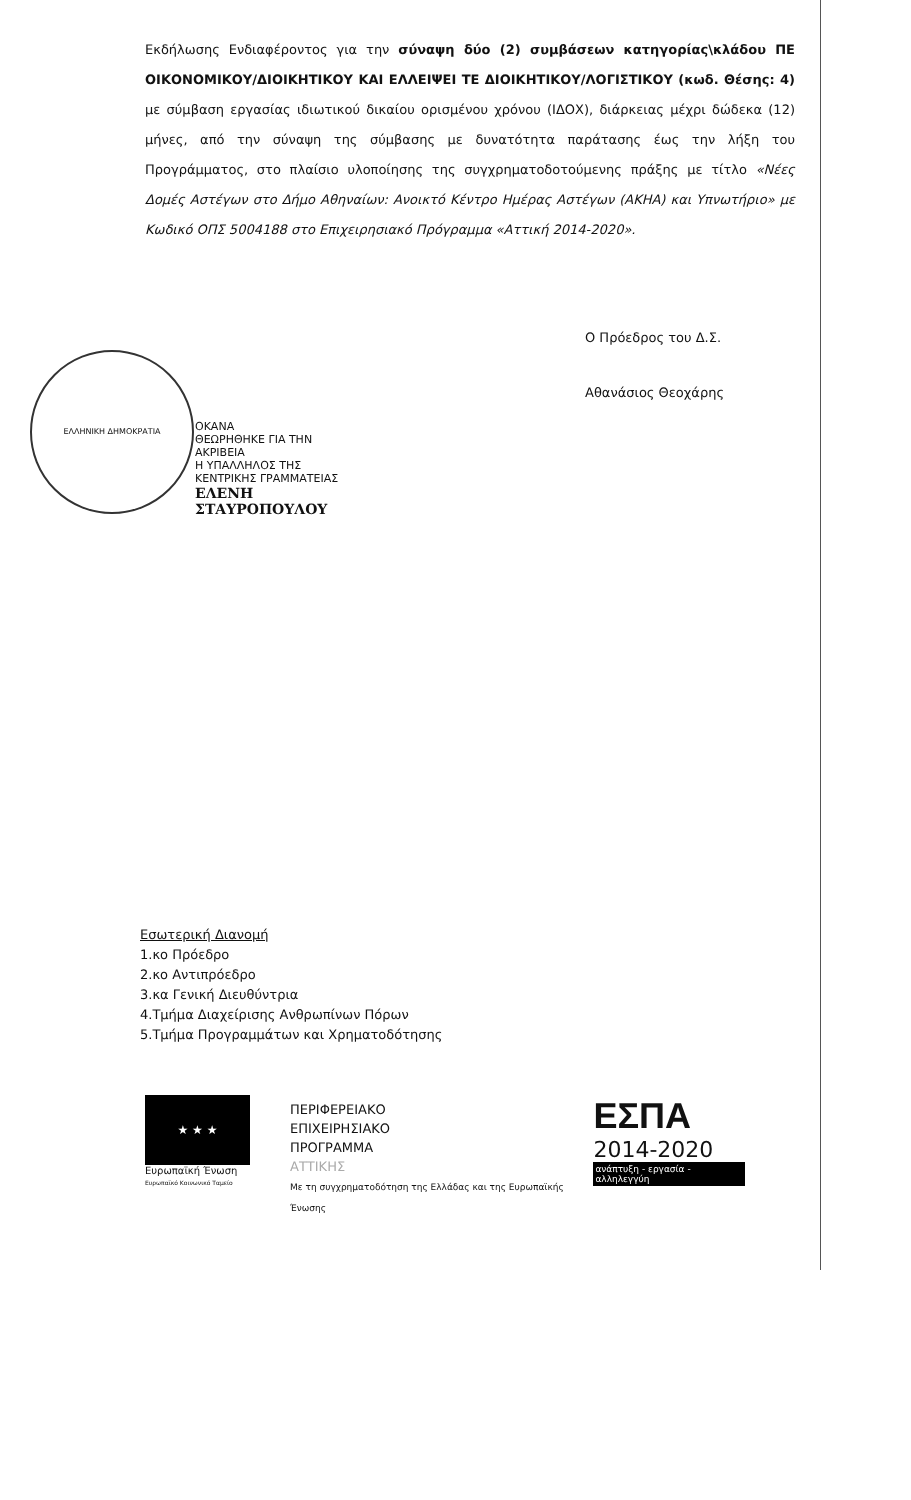Εκδήλωσης Ενδιαφέροντος για την σύναψη δύο (2) συμβάσεων κατηγορίας\κλάδου ΠΕ ΟΙΚΟΝΟΜΙΚΟΥ/ΔΙΟΙΚΗΤΙΚΟΥ ΚΑΙ ΕΛΛΕΙΨΕΙ ΤΕ ΔΙΟΙΚΗΤΙΚΟΥ/ΛΟΓΙΣΤΙΚΟΥ (κωδ. Θέσης: 4) με σύμβαση εργασίας ιδιωτικού δικαίου ορισμένου χρόνου (ΙΔΟΧ), διάρκειας μέχρι δώδεκα (12) μήνες, από την σύναψη της σύμβασης με δυνατότητα παράτασης έως την λήξη του Προγράμματος, στο πλαίσιο υλοποίησης της συγχρηματοδοτούμενης πράξης με τίτλο «Νέες Δομές Αστέγων στο Δήμο Αθηναίων: Ανοικτό Κέντρο Ημέρας Αστέγων (ΑΚΗΑ) και Υπνωτήριο» με Κωδικό ΟΠΣ 5004188 στο Επιχειρησιακό Πρόγραμμα «Αττική 2014-2020».
Ο Πρόεδρος του Δ.Σ.
Αθανάσιος Θεοχάρης
ΕΛΛΗΝΙΚΗ ΔΗΜΟΚΡΑΤΙΑ
ΟΚΑΝΑ
ΘΕΩΡΗΘΗΚΕ ΓΙΑ ΤΗΝ ΑΚΡΙΒΕΙΑ
Η ΥΠΑΛΛΗΛΟΣ ΤΗΣ ΚΕΝΤΡΙΚΗΣ ΓΡΑΜΜΑΤΕΙΑΣ
ΕΛΕΝΗ ΣΤΑΥΡΟΠΟΥΛΟΥ
Εσωτερική Διανομή
1.κο Πρόεδρο
2.κο Αντιπρόεδρο
3.κα Γενική Διευθύντρια
4.Τμήμα Διαχείρισης Ανθρωπίνων Πόρων
5.Τμήμα Προγραμμάτων και Χρηματοδότησης
★ ★ ★
Ευρωπαϊκή Ένωση
Ευρωπαϊκό Κοινωνικό Ταμείο
ΠΕΡΙΦΕΡΕΙΑΚΟ
ΕΠΙΧΕΙΡΗΣΙΑΚΟ
ΠΡΟΓΡΑΜΜΑ
ΑΤΤΙΚΗΣ
Με τη συγχρηματοδότηση της Ελλάδας και της Ευρωπαϊκής Ένωσης
ΕΣΠΑ
2014-2020
ανάπτυξη - εργασία - αλληλεγγύη